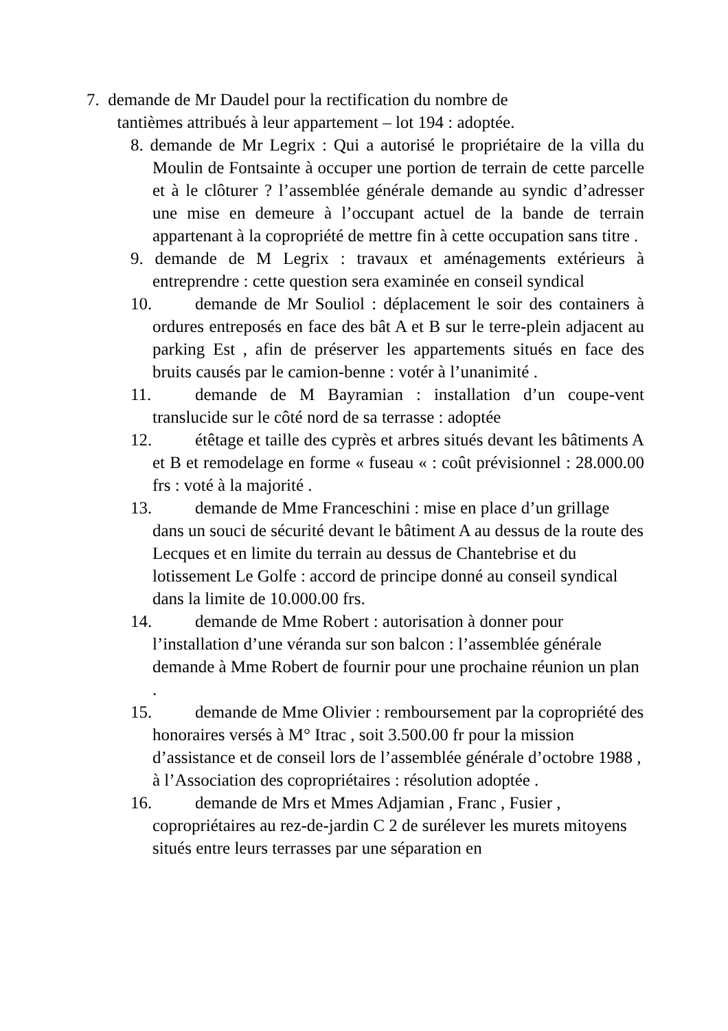7. demande de Mr Daudel pour la rectification du nombre de
tantièmes attribués à leur appartement – lot 194 : adoptée.
8. demande de Mr Legrix : Qui a autorisé le propriétaire de la villa du Moulin de Fontsainte à occuper une portion de terrain de cette parcelle et à le clôturer ? l’assemblée générale demande au syndic d’adresser une mise en demeure à l’occupant actuel de la bande de terrain appartenant à la copropriété de mettre fin à cette occupation sans titre .
9. demande de M Legrix : travaux et aménagements extérieurs à entreprendre : cette question sera examinée en conseil syndical
10. demande de Mr Souliol : déplacement le soir des containers à ordures entreposés en face des bât A et B sur le terre-plein adjacent au parking Est , afin de préserver les appartements situés en face des bruits causés par le camion-benne : votér à l’unanimité .
11. demande de M Bayramian : installation d’un coupe-vent translucide sur le côté nord de sa terrasse : adoptée
12. étêtage et taille des cyprès et arbres situés devant les bâtiments A et B et remodelage en forme « fuseau « : coût prévisionnel : 28.000.00 frs : voté à la majorité .
13. demande de Mme Franceschini : mise en place d’un grillage dans un souci de sécurité devant le bâtiment A au dessus de la route des Lecques et en limite du terrain au dessus de Chantebrise et du lotissement Le Golfe : accord de principe donné au conseil syndical dans la limite de 10.000.00 frs.
14. demande de Mme Robert : autorisation à donner pour l’installation d’une véranda sur son balcon : l’assemblée générale demande à Mme Robert de fournir pour une prochaine réunion un plan .
15. demande de Mme Olivier : remboursement par la copropriété des honoraires versés à M° Itrac , soit 3.500.00 fr pour la mission d’assistance et de conseil lors de l’assemblée générale d’octobre 1988 , à l’Association des copropriétaires : résolution adoptée .
16. demande de Mrs et Mmes Adjamian , Franc , Fusier , copropriétaires au rez-de-jardin C 2 de surélever les murets mitoyens situés entre leurs terrasses par une séparation en